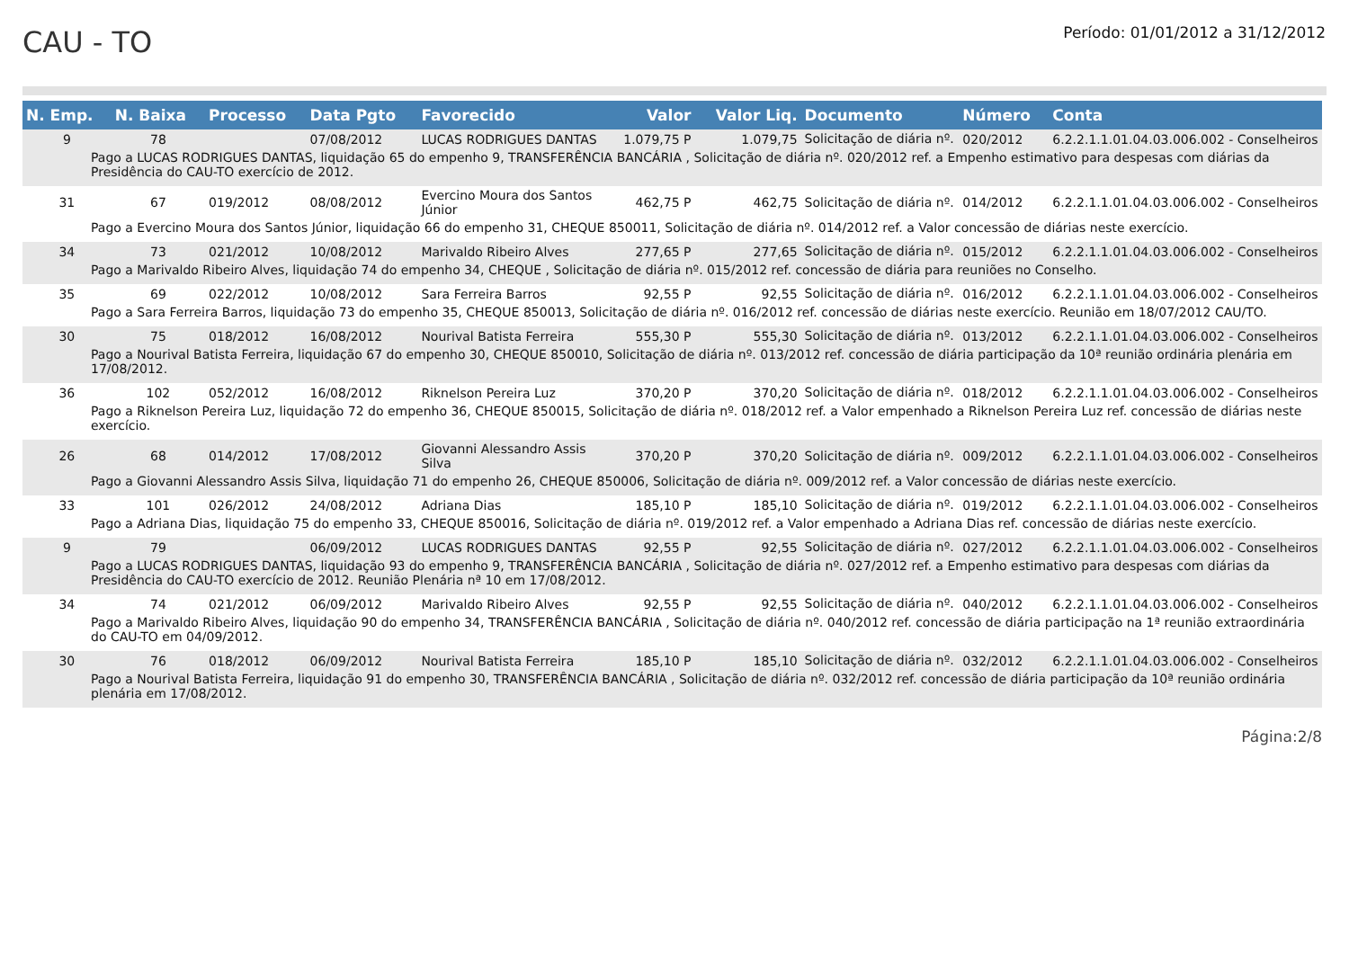CAU - TO
Período: 01/01/2012 a 31/12/2012
| N. Emp. | N. Baixa | Processo | Data Pgto | Favorecido | Valor | Valor Liq. | Documento | Número | Conta |
| --- | --- | --- | --- | --- | --- | --- | --- | --- | --- |
| 9 | 78 | | 07/08/2012 | LUCAS RODRIGUES DANTAS | 1.079,75 P | 1.079,75 | Solicitação de diária nº. | 020/2012 | 6.2.2.1.1.01.04.03.006.002 - Conselheiros |
| Pago a LUCAS RODRIGUES DANTAS, liquidação 65 do empenho 9, TRANSFERÊNCIA BANCÁRIA , Solicitação de diária nº. 020/2012 ref. a Empenho estimativo para despesas com diárias da Presidência do CAU-TO exercício de 2012. | | | | | | | | | |
| 31 | 67 | 019/2012 | 08/08/2012 | Evercino Moura dos Santos Júnior | 462,75 P | 462,75 | Solicitação de diária nº. | 014/2012 | 6.2.2.1.1.01.04.03.006.002 - Conselheiros |
| Pago a Evercino Moura dos Santos Júnior, liquidação 66 do empenho 31, CHEQUE 850011, Solicitação de diária nº. 014/2012 ref. a Valor concessão de diárias neste exercício. | | | | | | | | | |
| 34 | 73 | 021/2012 | 10/08/2012 | Marivaldo Ribeiro Alves | 277,65 P | 277,65 | Solicitação de diária nº. | 015/2012 | 6.2.2.1.1.01.04.03.006.002 - Conselheiros |
| Pago a Marivaldo Ribeiro Alves, liquidação 74 do empenho 34, CHEQUE , Solicitação de diária nº. 015/2012 ref. concessão de diária para reuniões no Conselho. | | | | | | | | | |
| 35 | 69 | 022/2012 | 10/08/2012 | Sara Ferreira Barros | 92,55 P | 92,55 | Solicitação de diária nº. | 016/2012 | 6.2.2.1.1.01.04.03.006.002 - Conselheiros |
| Pago a Sara Ferreira Barros, liquidação 73 do empenho 35, CHEQUE 850013, Solicitação de diária nº. 016/2012 ref. concessão de diárias neste exercício. Reunião em 18/07/2012 CAU/TO. | | | | | | | | | |
| 30 | 75 | 018/2012 | 16/08/2012 | Nourival Batista Ferreira | 555,30 P | 555,30 | Solicitação de diária nº. | 013/2012 | 6.2.2.1.1.01.04.03.006.002 - Conselheiros |
| Pago a Nourival Batista Ferreira, liquidação 67 do empenho 30, CHEQUE 850010, Solicitação de diária nº. 013/2012 ref. concessão de diária participação da 10ª reunião ordinária plenária em 17/08/2012. | | | | | | | | | |
| 36 | 102 | 052/2012 | 16/08/2012 | Riknelson Pereira Luz | 370,20 P | 370,20 | Solicitação de diária nº. | 018/2012 | 6.2.2.1.1.01.04.03.006.002 - Conselheiros |
| Pago a Riknelson Pereira Luz, liquidação 72 do empenho 36, CHEQUE 850015, Solicitação de diária nº. 018/2012 ref. a Valor empenhado a Riknelson Pereira Luz ref. concessão de diárias neste exercício. | | | | | | | | | |
| 26 | 68 | 014/2012 | 17/08/2012 | Giovanni Alessandro Assis Silva | 370,20 P | 370,20 | Solicitação de diária nº. | 009/2012 | 6.2.2.1.1.01.04.03.006.002 - Conselheiros |
| Pago a Giovanni Alessandro Assis Silva, liquidação 71 do empenho 26, CHEQUE 850006, Solicitação de diária nº. 009/2012 ref. a Valor concessão de diárias neste exercício. | | | | | | | | | |
| 33 | 101 | 026/2012 | 24/08/2012 | Adriana Dias | 185,10 P | 185,10 | Solicitação de diária nº. | 019/2012 | 6.2.2.1.1.01.04.03.006.002 - Conselheiros |
| Pago a Adriana Dias, liquidação 75 do empenho 33, CHEQUE 850016, Solicitação de diária nº. 019/2012 ref. a Valor empenhado a Adriana Dias ref. concessão de diárias neste exercício. | | | | | | | | | |
| 9 | 79 | | 06/09/2012 | LUCAS RODRIGUES DANTAS | 92,55 P | 92,55 | Solicitação de diária nº. | 027/2012 | 6.2.2.1.1.01.04.03.006.002 - Conselheiros |
| Pago a LUCAS RODRIGUES DANTAS, liquidação 93 do empenho 9, TRANSFERÊNCIA BANCÁRIA , Solicitação de diária nº. 027/2012 ref. a Empenho estimativo para despesas com diárias da Presidência do CAU-TO exercício de 2012. Reunião Plenária nª 10 em 17/08/2012. | | | | | | | | | |
| 34 | 74 | 021/2012 | 06/09/2012 | Marivaldo Ribeiro Alves | 92,55 P | 92,55 | Solicitação de diária nº. | 040/2012 | 6.2.2.1.1.01.04.03.006.002 - Conselheiros |
| Pago a Marivaldo Ribeiro Alves, liquidação 90 do empenho 34, TRANSFERÊNCIA BANCÁRIA , Solicitação de diária nº. 040/2012 ref. concessão de diária participação na 1ª reunião extraordinária do CAU-TO em 04/09/2012. | | | | | | | | | |
| 30 | 76 | 018/2012 | 06/09/2012 | Nourival Batista Ferreira | 185,10 P | 185,10 | Solicitação de diária nº. | 032/2012 | 6.2.2.1.1.01.04.03.006.002 - Conselheiros |
| Pago a Nourival Batista Ferreira, liquidação 91 do empenho 30, TRANSFERÊNCIA BANCÁRIA , Solicitação de diária nº. 032/2012 ref. concessão de diária participação da 10ª reunião ordinária plenária em 17/08/2012. | | | | | | | | | |
Página:2/8